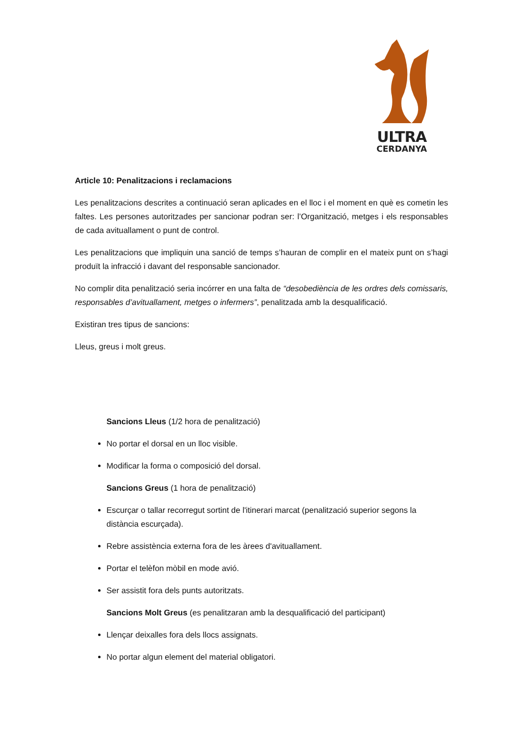ULTRA
CERDANYA
Article 10: Penalitzacions i reclamacions
Les penalitzacions descrites a continuació seran aplicades en el lloc i el moment en què es cometin les faltes. Les persones autoritzades per sancionar podran ser: l’Organització, metges i els responsables de cada avituallament o punt de control.
Les penalitzacions que impliquin una sanció de temps s’hauran de complir en el mateix punt on s’hagi produït la infracció i davant del responsable sancionador.
No complir dita penalització seria incórrer en una falta de “desobediència de les ordres dels comissaris, responsables d’avituallament, metges o infermers”, penalitzada amb la desqualificació.
Existiran tres tipus de sancions:
Lleus, greus i molt greus.
Sancions Lleus (1/2 hora de penalització)
No portar el dorsal en un lloc visible.
Modificar la forma o composició del dorsal.
Sancions Greus (1 hora de penalització)
Escurçar o tallar recorregut sortint de l'itinerari marcat (penalització superior segons la distància escurçada).
Rebre assistència externa fora de les àrees d'avituallament.
Portar el telèfon mòbil en mode avió.
Ser assistit fora dels punts autoritzats.
Sancions Molt Greus (es penalitzaran amb la desqualificació del participant)
Llençar deixalles fora dels llocs assignats.
No portar algun element del material obligatori.